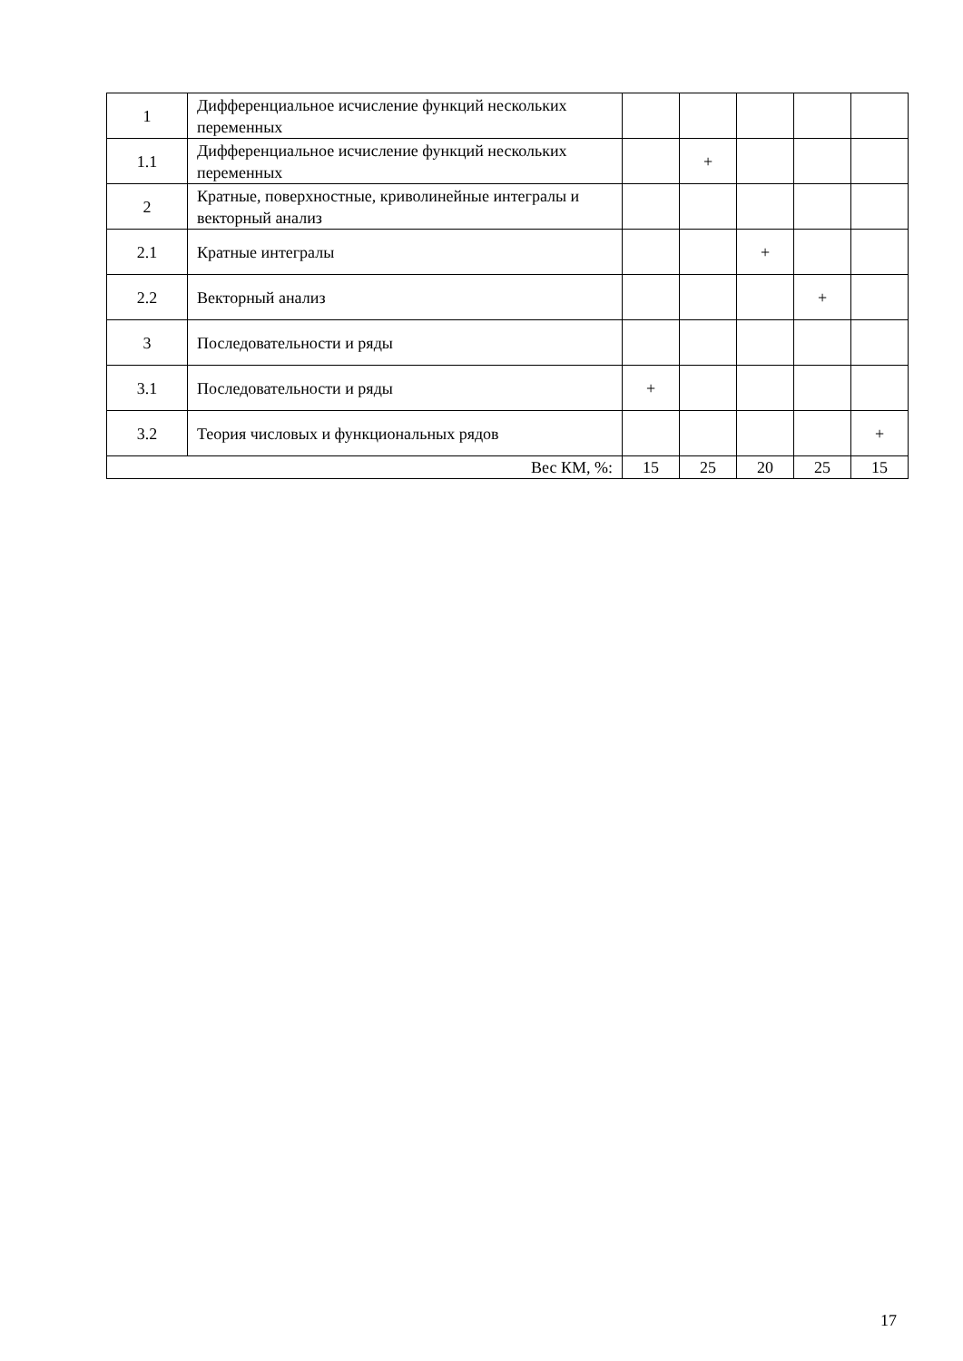| 1 | Дифференциальное исчисление функций нескольких переменных | | | | | |
| 1.1 | Дифференциальное исчисление функций нескольких переменных | | + | | | |
| 2 | Кратные, поверхностные, криволинейные интегралы и векторный анализ | | | | | |
| 2.1 | Кратные интегралы | | | + | | |
| 2.2 | Векторный анализ | | | | + | |
| 3 | Последовательности и ряды | | | | | |
| 3.1 | Последовательности и ряды | + | | | | |
| 3.2 | Теория числовых и функциональных рядов | | | | | + |
| Вес КМ, %: | | 15 | 25 | 20 | 25 | 15 |
17